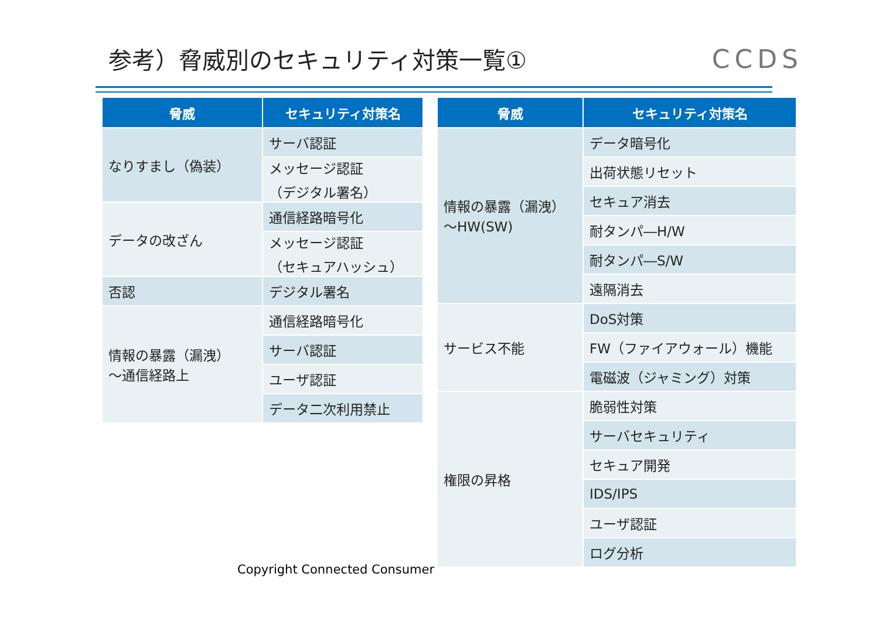参考）脅威別のセキュリティ対策一覧① CCDS
| 脅威 | セキュリティ対策名 |
| --- | --- |
| なりすまし（偽装） | サーバ認証 |
| | メッセージ認証 （デジタル署名） |
| データの改ざん | 通信経路暗号化 |
| | メッセージ認証 （セキュアハッシュ） |
| 否認 | デジタル署名 |
| 情報の暴露（漏洩） ～通信経路上 | 通信経路暗号化 |
| | サーバ認証 |
| | ユーザ認証 |
| | データ二次利用禁止 |
| 脅威 | セキュリティ対策名 |
| --- | --- |
| 情報の暴露（漏洩） ～HW(SW) | データ暗号化 |
| | 出荷状態リセット |
| | セキュア消去 |
| | 耐タンパ―H/W |
| | 耐タンパ―S/W |
| | 遠隔消去 |
| サービス不能 | DoS対策 |
| | FW（ファイアウォール）機能 |
| | 電磁波（ジャミング）対策 |
| 権限の昇格 | 脆弱性対策 |
| | サーバセキュリティ |
| | セキュア開発 |
| | IDS/IPS |
| | ユーザ認証 |
| | ログ分析 |
Copyright Connected Consumer